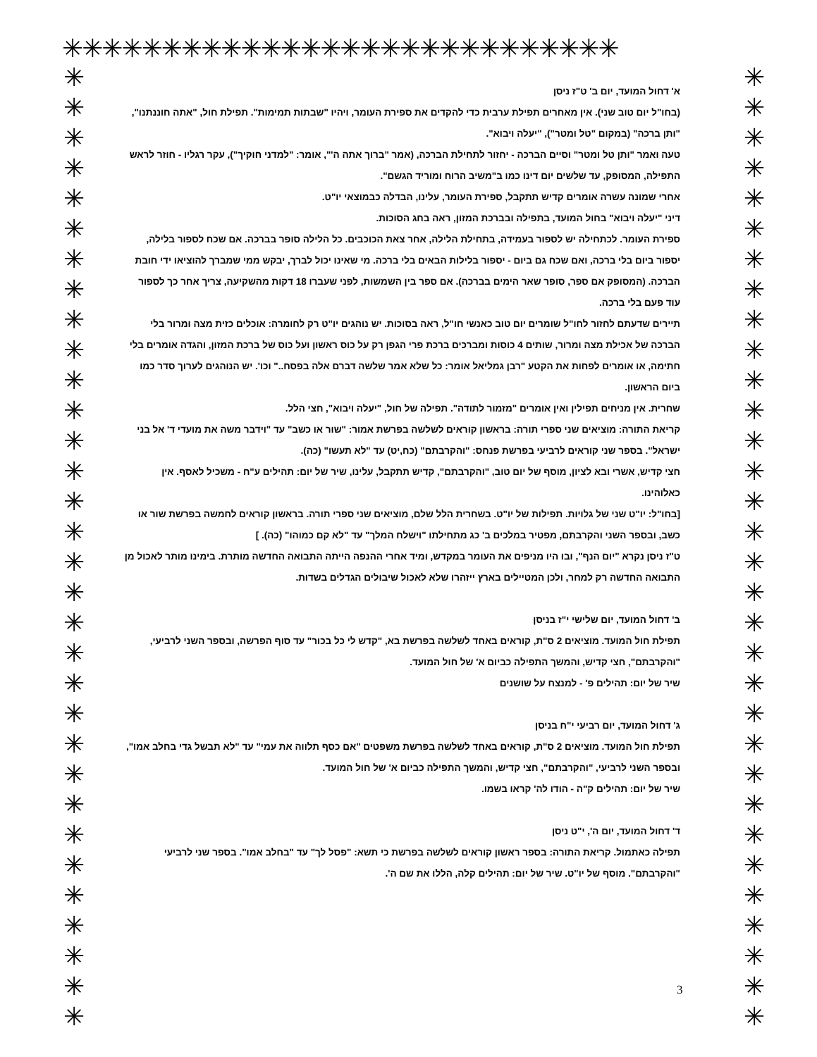✳✳✳✳✳✳✳✳✳✳✳✳✳✳✳✳✳✳✳✳✳✳✳✳✳✳✳✳
✳
✳
✳
✳
✳
✳
✳
✳
✳
✳
✳
✳
✳
✳
✳
✳
✳
✳
✳
✳
✳
✳
✳
✳
✳
✳
✳
✳
✳
✳
✳
✳
✳
✳
✳
✳
✳
✳
✳
✳
✳
✳
✳
✳
✳
✳
✳
✳
✳
✳
✳
✳
✳
✳
✳
✳
✳
✳
✳
✳
✳
✳
✳
✳
א' דחול המועד, יום ב' ט"ז ניסן
(בחו"ל יום טוב שני). אין מאחרים תפילת ערבית כדי להקדים את ספירת העומר, ויהיו "שבתות תמימות". תפילת חול, "אתה חוננתנו", "ותן ברכה" (במקום "טל ומטר"), "יעלה ויבוא".
טעה ואמר "ותן טל ומטר" וסיים הברכה - יחזור לתחילת הברכה, (אמר "ברוך אתה ה'", אומר: "למדני חוקיך"), עקר רגליו - חוזר לראש התפילה, המסופק, עד שלשים יום דינו כמו ב"משיב הרוח ומוריד הגשם".
אחרי שמונה עשרה אומרים קדיש תתקבל, ספירת העומר, עלינו, הבדלה כבמוצאי יו"ט.
דיני "יעלה ויבוא" בחול המועד, בתפילה ובברכת המזון, ראה בחג הסוכות.
ספירת העומר. לכתחילה יש לספור בעמידה, בתחילת הלילה, אחר צאת הכוכבים. כל הלילה סופר בברכה. אם שכח לספור בלילה, יספור ביום בלי ברכה, ואם שכח גם ביום - יספור בלילות הבאים בלי ברכה. מי שאינו יכול לברך, יבקש ממי שמברך להוציאו ידי חובת הברכה. (המסופק אם ספר, סופר שאר הימים בברכה). אם ספר בין השמשות, לפני שעברו 18 דקות מהשקיעה, צריך אחר כך לספור עוד פעם בלי ברכה.
תיירים שדעתם לחזור לחו"ל שומרים יום טוב כאנשי חו"ל, ראה בסוכות. יש נוהגים יו"ט רק לחומרה: אוכלים כזית מצה ומרור בלי הברכה של אכילת מצה ומרור, שותים 4 כוסות ומברכים ברכת פרי הגפן רק על כוס ראשון ועל כוס של ברכת המזון, והגדה אומרים בלי חתימה, או אומרים לפחות את הקטע "רבן גמליאל אומר: כל שלא אמר שלשה דברם אלה בפסח.." וכו'. יש הנוהגים לערוך סדר כמו ביום הראשון.
שחרית. אין מניחים תפילין ואין אומרים "מזמור לתודה". תפילה של חול, "יעלה ויבוא", חצי הלל.
קריאת התורה: מוציאים שני ספרי תורה: בראשון קוראים לשלשה בפרשת אמור: "שור או כשב" עד "וידבר משה את מועדי ד' אל בני ישראל". בספר שני קוראים לרביעי בפרשת פנחס: "והקרבתם" (כח,יט) עד "לא תעשו" (כה).
חצי קדיש, אשרי ובא לציון, מוסף של יום טוב, "והקרבתם", קדיש תתקבל, עלינו, שיר של יום: תהילים ע"ח - משכיל לאסף. אין כאלוהינו.
[בחו"ל: יו"ט שני של גלויות. תפילות של יו"ט. בשחרית הלל שלם, מוציאים שני ספרי תורה. בראשון קוראים לחמשה בפרשת שור או כשב, ובספר השני והקרבתם, מפטיר במלכים ב' כג מתחילתו "וישלח המלך" עד "לא קם כמוהו" (כה). ]
ט"ז ניסן נקרא "יום הנף", ובו היו מניפים את העומר במקדש, ומיד אחרי ההנפה הייתה התבואה החדשה מותרת. בימינו מותר לאכול מן התבואה החדשה רק למחר, ולכן המטיילים בארץ ייזהרו שלא לאכול שיבולים הגדלים בשדות.
ב' דחול המועד, יום שלישי י"ז בניסן
תפילת חול המועד. מוציאים 2 ס"ת, קוראים באחד לשלשה בפרשת בא, "קדש לי כל בכור" עד סוף הפרשה, ובספר השני לרביעי, "והקרבתם", חצי קדיש, והמשך התפילה כביום א' של חול המועד.
שיר של יום: תהילים פ' - למנצח על שושנים
ג' דחול המועד, יום רביעי י"ח בניסן
תפילת חול המועד. מוציאים 2 ס"ת, קוראים באחד לשלשה בפרשת משפטים "אם כסף תלווה את עמי" עד "לא תבשל גדי בחלב אמו", ובספר השני לרביעי, "והקרבתם", חצי קדיש, והמשך התפילה כביום א' של חול המועד.
שיר של יום: תהילים ק"ה - הודו לה' קראו בשמו.
ד' דחול המועד, יום ה', י"ט ניסן
תפילה כאתמול. קריאת התורה: בספר ראשון קוראים לשלשה בפרשת כי תשא: "פסל לך" עד "בחלב אמו". בספר שני לרביעי "והקרבתם". מוסף של יו"ט. שיר של יום: תהילים קלה, הללו את שם ה'.
3